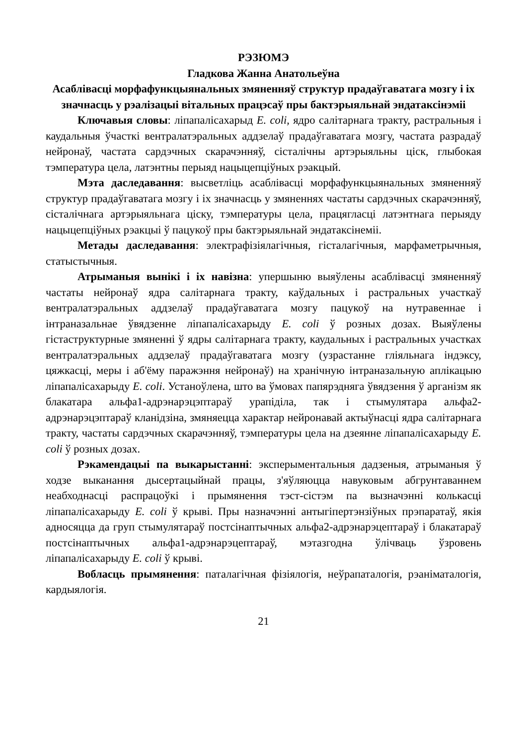РЭЗЮМЭ
Гладкова Жанна Анатольеўна
Асаблівасці морфафункцыянальных змяненняў структур прадаўгаватага мозгу і іх значнасць у рэалізацыі вітальных працэсаў пры бактэрыяльнай эндатаксінэміі
Ключавыя словы: ліпапалісахарыд E. coli, ядро салітарнага тракту, растральныя і каудальныя ўчасткі вентралатэральных аддзелаў прадаўгаватага мозгу, частата разрадаў нейронаў, частата сардэчных скарачэнняў, сісталічны артэрыяльны ціск, глыбокая тэмпература цела, латэнтны перыяд нацыцепціўных рэакцый.
Мэта даследавання: высветліць асаблівасці морфафункцыянальных змяненняў структур прадаўгаватага мозгу і іх значнасць у змяненнях частаты сардэчных скарачэнняў, сісталічнага артэрыяльнага ціску, тэмпературы цела, працягласці латэнтнага перыяду нацыцепціўных рэакцыі ў пацукоў пры бактэрыяльнай эндатаксінеміі.
Метады даследавання: электрафізіялагічныя, гісталагічныя, марфаметрычныя, статыстычныя.
Атрыманыя вынікі і іх навізна: упершыню выяўлены асаблівасці змяненняў частаты нейронаў ядра салітарнага тракту, каўдальных і растральных участкаў вентралатэральных аддзелаў прадаўгаватага мозгу пацукоў на нутравеннае і інтраназальнае ўвядзенне ліпапалісахарыду E. coli ў розных дозах. Выяўлены гістаструктурные змяненні ў ядры салітарнага тракту, каудальных і растральных участках вентралатэральных аддзелаў прадаўгаватага мозгу (узрастанне гліяльнага індэксу, цяжкасці, меры і аб'ёму паражэння нейронаў) на хранічную інтраназальную аплікацыю ліпапалісахарыду E. coli. Устаноўлена, што ва ўмовах папярэдняга ўвядзення ў арганізм як блакатара альфа1-адрэнарэцэптараў урапіділа, так і стымулятара альфа2-адрэнарэцэптараў кланідзіна, змяняецца характар нейронавай актыўнасці ядра салітарнага тракту, частаты сардэчных скарачэнняў, тэмпературы цела на дзеянне ліпапалісахарыду E. coli ў розных дозах.
Рэкамендацыі па выкарыстанні: эксперыментальныя дадзеныя, атрыманыя ў ходзе выканання дысертацыйнай працы, з'яўляюцца навуковым абгрунтаваннем неабходнасці распрацоўкі і прымянення тэст-сістэм па вызначэнні колькасці ліпапалісахарыду E. coli ў крыві. Пры назначэнні антыгіпертэнзіўных прэпаратаў, якія адносяцца да груп стымулятараў постсінаптычных альфа2-адрэнарэцептараў і блакатараў постсінаптычных альфа1-адрэнарэцептараў, мэтазгодна ўлічваць ўзровень ліпапалісахарыду E. coli ў крыві.
Вобласць прымянення: паталагічная фізіялогія, неўрапаталогія, рэаніматалогія, кардыялогія.
21